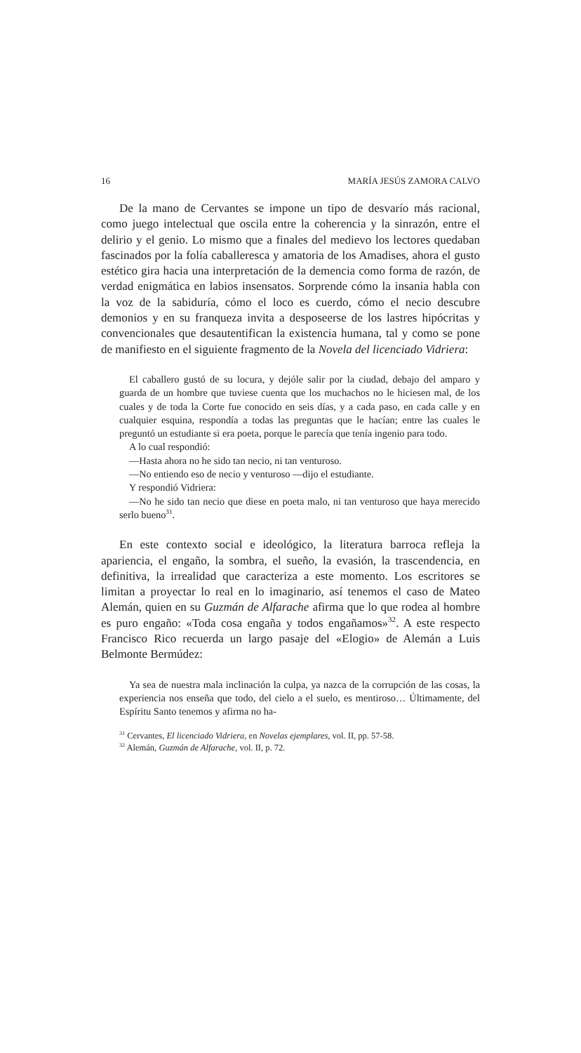16 MARÍA JESÚS ZAMORA CALVO
De la mano de Cervantes se impone un tipo de desvarío más racional, como juego intelectual que oscila entre la coherencia y la sinrazón, entre el delirio y el genio. Lo mismo que a finales del medievo los lectores quedaban fascinados por la folía caballeresca y amatoria de los Amadises, ahora el gusto estético gira hacia una interpretación de la demencia como forma de razón, de verdad enigmática en labios insensatos. Sorprende cómo la insania habla con la voz de la sabiduría, cómo el loco es cuerdo, cómo el necio descubre demonios y en su franqueza invita a desposeerse de los lastres hipócritas y convencionales que desautentifican la existencia humana, tal y como se pone de manifiesto en el siguiente fragmento de la Novela del licenciado Vidriera:
El caballero gustó de su locura, y dejóle salir por la ciudad, debajo del amparo y guarda de un hombre que tuviese cuenta que los muchachos no le hiciesen mal, de los cuales y de toda la Corte fue conocido en seis días, y a cada paso, en cada calle y en cualquier esquina, respondía a todas las preguntas que le hacían; entre las cuales le preguntó un estudiante si era poeta, porque le parecía que tenía ingenio para todo.
A lo cual respondió:
—Hasta ahora no he sido tan necio, ni tan venturoso.
—No entiendo eso de necio y venturoso —dijo el estudiante.
Y respondió Vidriera:
—No he sido tan necio que diese en poeta malo, ni tan venturoso que haya merecido serlo bueno<sup>31</sup>.
En este contexto social e ideológico, la literatura barroca refleja la apariencia, el engaño, la sombra, el sueño, la evasión, la trascendencia, en definitiva, la irrealidad que caracteriza a este momento. Los escritores se limitan a proyectar lo real en lo imaginario, así tenemos el caso de Mateo Alemán, quien en su Guzmán de Alfarache afirma que lo que rodea al hombre es puro engaño: «Toda cosa engaña y todos engañamos»<sup>32</sup>. A este respecto Francisco Rico recuerda un largo pasaje del «Elogio» de Alemán a Luis Belmonte Bermúdez:
Ya sea de nuestra mala inclinación la culpa, ya nazca de la corrupción de las cosas, la experiencia nos enseña que todo, del cielo a el suelo, es mentiroso… Últimamente, del Espíritu Santo tenemos y afirma no ha-
<sup>31</sup> Cervantes, El licenciado Vidriera, en Novelas ejemplares, vol. II, pp. 57-58.
<sup>32</sup> Alemán, Guzmán de Alfarache, vol. II, p. 72.